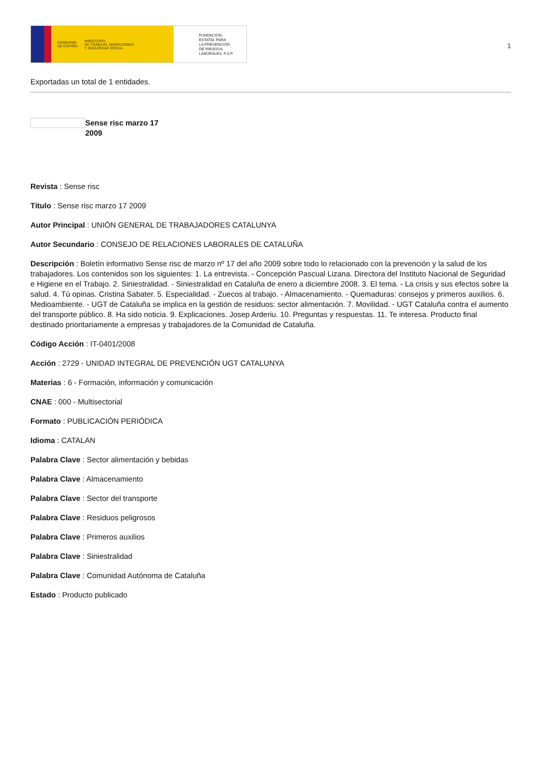GOBIERNO
DE ESPAÑA MINISTERIO
DE TRABAJO, MIGRACIONES
Y SEGURIDAD SOCIAL
FUNDACIÓN
ESTATAL PARA
LA PREVENCIÓN
DE RIESGOS
LABORALES, F.S.P.
1
Exportadas un total de 1 entidades.
Sense risc marzo 17 2009
Revista : Sense risc
Título : Sense risc marzo 17 2009
Autor Principal : UNIÓN GENERAL DE TRABAJADORES CATALUNYA
Autor Secundario : CONSEJO DE RELACIONES LABORALES DE CATALUÑA
Descripción : Boletín informativo Sense risc de marzo nº 17 del año 2009 sobre todo lo relacionado con la prevención y la salud de los trabajadores. Los contenidos son los siguientes: 1. La entrevista. - Concepción Pascual Lizana. Directora del Instituto Nacional de Seguridad e Higiene en el Trabajo. 2. Siniestralidad. - Siniestralidad en Cataluña de enero a diciembre 2008. 3. El tema. - La crisis y sus efectos sobre la salud. 4. Tú opinas. Cristina Sabater. 5. Especialidad. - Zuecos al trabajo. - Almacenamiento. - Quemaduras: consejos y primeros auxilios. 6. Medioambiente. - UGT de Cataluña se implica en la gestión de residuos: sector alimentación. 7. Movilidad. - UGT Cataluña contra el aumento del transporte público. 8. Ha sido noticia. 9. Explicaciones. Josep Arderiu. 10. Preguntas y respuestas. 11. Te interesa. Producto final destinado prioritariamente a empresas y trabajadores de la Comunidad de Cataluña.
Código Acción : IT-0401/2008
Acción : 2729 - UNIDAD INTEGRAL DE PREVENCIÓN UGT CATALUNYA
Materias : 6 - Formación, información y comunicación
CNAE : 000 - Multisectorial
Formato : PUBLICACIÓN PERIÓDICA
Idioma : CATALAN
Palabra Clave : Sector alimentación y bebidas
Palabra Clave : Almacenamiento
Palabra Clave : Sector del transporte
Palabra Clave : Residuos peligrosos
Palabra Clave : Primeros auxilios
Palabra Clave : Siniestralidad
Palabra Clave : Comunidad Autónoma de Cataluña
Estado : Producto publicado